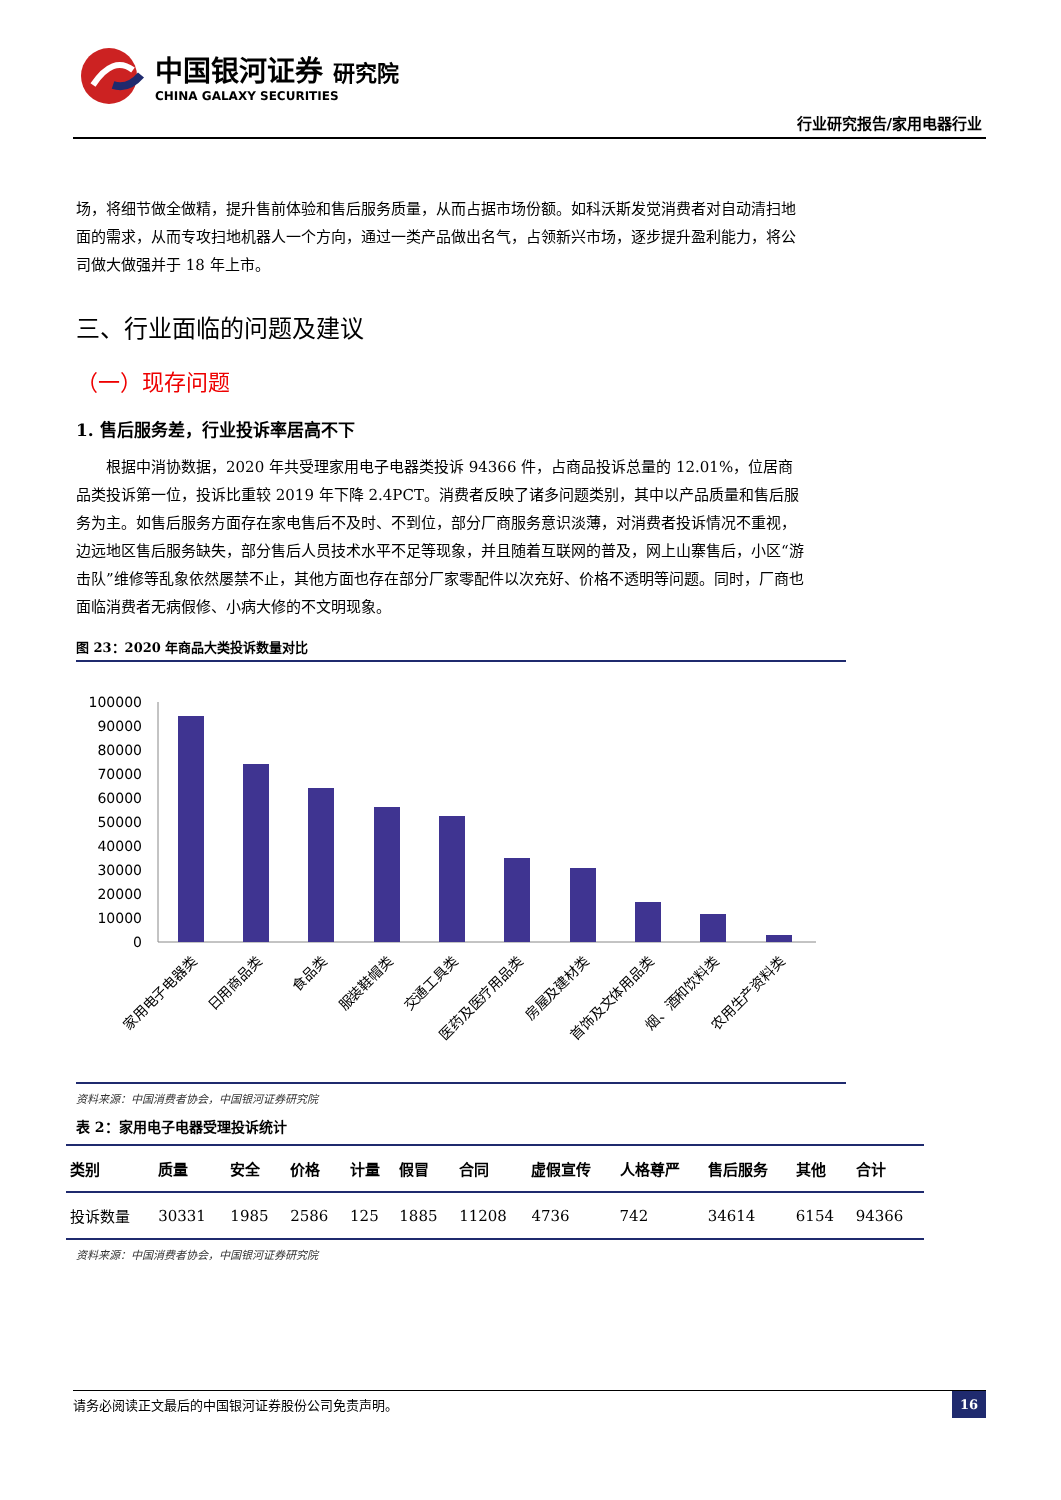中国银河证券 研究院
CHINA GALAXY SECURITIES
行业研究报告/家用电器行业
场，将细节做全做精，提升售前体验和售后服务质量，从而占据市场份额。如科沃斯发觉消费者对自动清扫地面的需求，从而专攻扫地机器人一个方向，通过一类产品做出名气，占领新兴市场，逐步提升盈利能力，将公司做大做强并于 18 年上市。
三、行业面临的问题及建议
（一）现存问题
1. 售后服务差，行业投诉率居高不下
根据中消协数据，2020 年共受理家用电子电器类投诉 94366 件，占商品投诉总量的 12.01%，位居商品类投诉第一位，投诉比重较 2019 年下降 2.4PCT。消费者反映了诸多问题类别，其中以产品质量和售后服务为主。如售后服务方面存在家电售后不及时、不到位，部分厂商服务意识淡薄，对消费者投诉情况不重视，边远地区售后服务缺失，部分售后人员技术水平不足等现象，并且随着互联网的普及，网上山寨售后，小区“游击队”维修等乱象依然屡禁不止，其他方面也存在部分厂家零配件以次充好、价格不透明等问题。同时，厂商也面临消费者无病假修、小病大修的不文明现象。
图 23：2020 年商品大类投诉数量对比
100000
90000
80000
70000
60000
50000
40000
30000
20000
10000
0
家用电子电器类
日用商品类
食品类
服装鞋帽类
交通工具类
医药及医疗用品类
房屋及建材类
首饰及文体用品类
烟、酒和饮料类
农用生产资料类
资料来源：中国消费者协会，中国银河证券研究院
表 2：家用电子电器受理投诉统计
| 类别 | 质量 | 安全 | 价格 | 计量 | 假冒 | 合同 | 虚假宣传 | 人格尊严 | 售后服务 | 其他 | 合计 |
| --- | --- | --- | --- | --- | --- | --- | --- | --- | --- | --- | --- |
| 投诉数量 | 30331 | 1985 | 2586 | 125 | 1885 | 11208 | 4736 | 742 | 34614 | 6154 | 94366 |
资料来源：中国消费者协会，中国银河证券研究院
请务必阅读正文最后的中国银河证券股份公司免责声明。 16